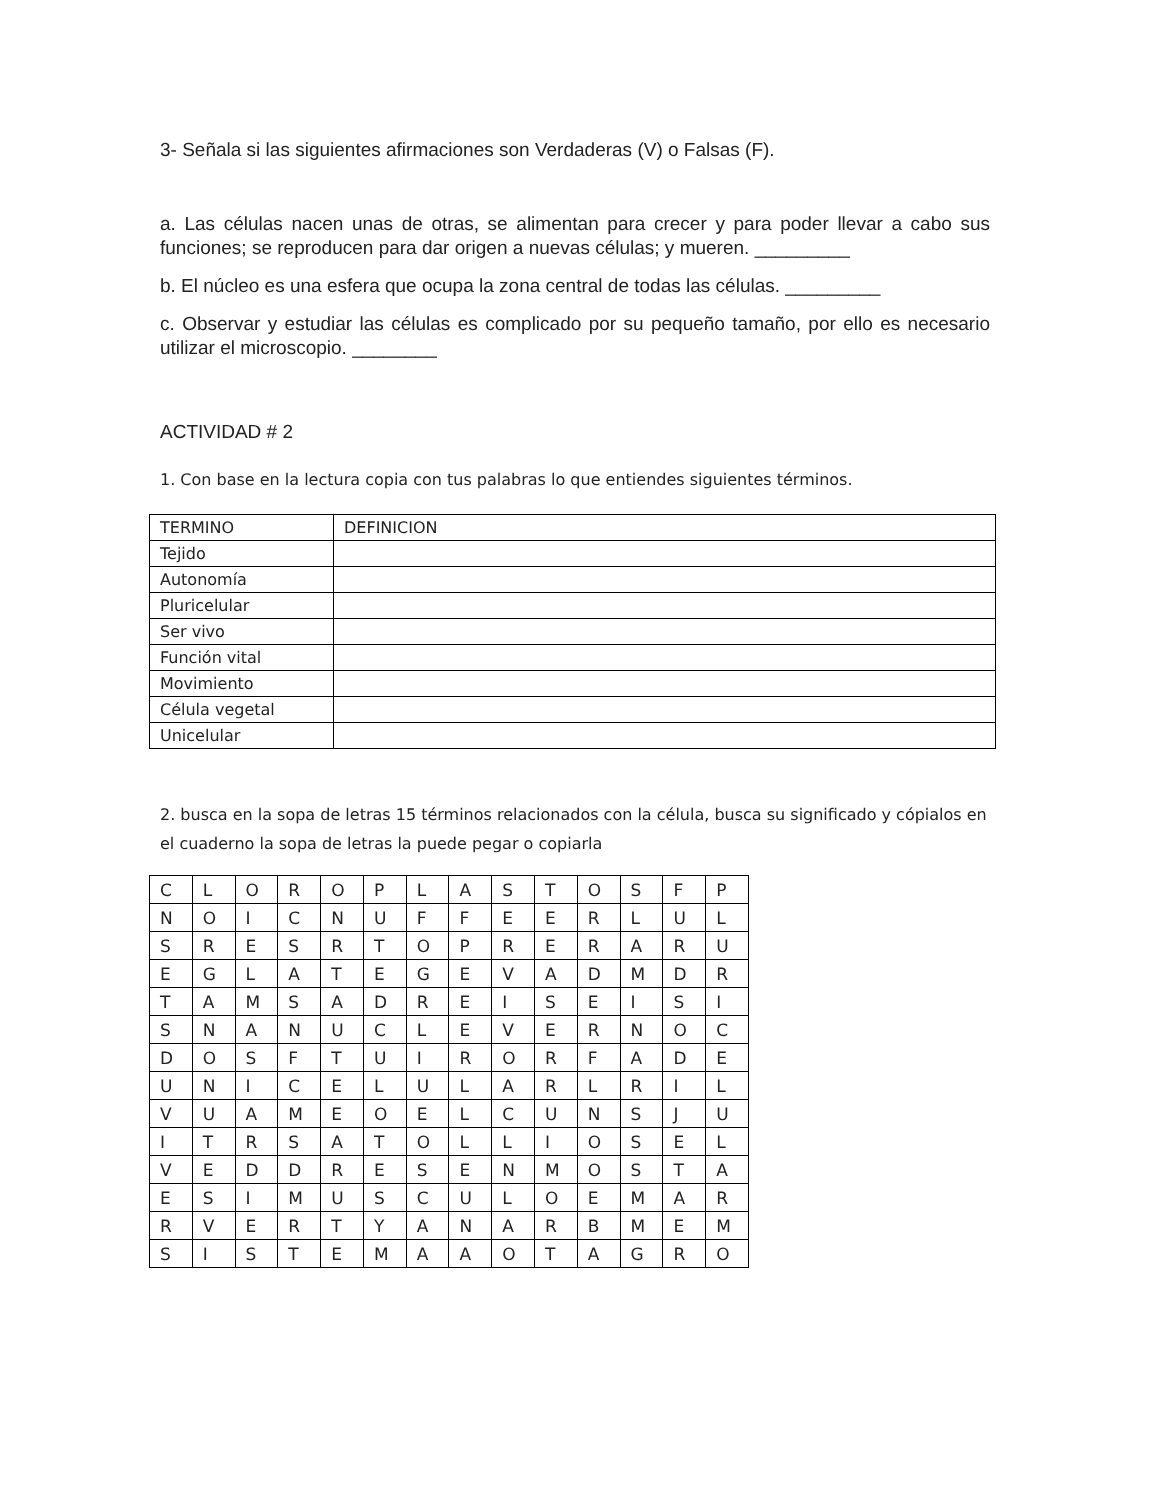3- Señala si las siguientes afirmaciones son Verdaderas (V) o Falsas (F).
a. Las células nacen unas de otras, se alimentan para crecer y para poder llevar a cabo sus funciones; se reproducen para dar origen a nuevas células; y mueren. _________
b. El núcleo es una esfera que ocupa la zona central de todas las células. _________
c. Observar y estudiar las células es complicado por su pequeño tamaño, por ello es necesario utilizar el microscopio. ________
ACTIVIDAD # 2
1. Con base en la lectura copia con tus palabras lo que entiendes siguientes términos.
| TERMINO | DEFINICION |
| Tejido | |
| Autonomía | |
| Pluricelular | |
| Ser vivo | |
| Función vital | |
| Movimiento | |
| Célula vegetal | |
| Unicelular | |
2. busca en la sopa de letras 15 términos relacionados con la célula, busca su significado y cópialos en el cuaderno la sopa de letras la puede pegar o copiarla
| C | L | O | R | O | P | L | A | S | T | O | S | F | P |
| N | O | I | C | N | U | F | F | E | E | R | L | U | L |
| S | R | E | S | R | T | O | P | R | E | R | A | R | U |
| E | G | L | A | T | E | G | E | V | A | D | M | D | R |
| T | A | M | S | A | D | R | E | I | S | E | I | S | I |
| S | N | A | N | U | C | L | E | V | E | R | N | O | C |
| D | O | S | F | T | U | I | R | O | R | F | A | D | E |
| U | N | I | C | E | L | U | L | A | R | L | R | I | L |
| V | U | A | M | E | O | E | L | C | U | N | S | J | U |
| I | T | R | S | A | T | O | L | L | I | O | S | E | L |
| V | E | D | D | R | E | S | E | N | M | O | S | T | A |
| E | S | I | M | U | S | C | U | L | O | E | M | A | R |
| R | V | E | R | T | Y | A | N | A | R | B | M | E | M |
| S | I | S | T | E | M | A | A | O | T | A | G | R | O |